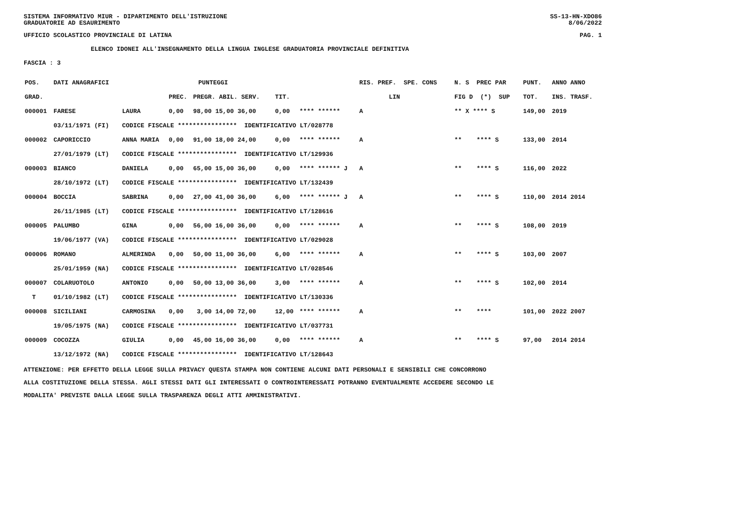SISTEMA INFORMATIVO MIUR - DIPARTIMENTO DELL'ISTRUZIONE SS-13-HN-XDO86
GRADUATORIE AD ESAURIMENTO 8/06/2022
UFFICIO SCOLASTICO PROVINCIALE DI LATINA PAG. 1
ELENCO IDONEI ALL'INSEGNAMENTO DELLA LINGUA INGLESE GRADUATORIA PROVINCIALE DEFINITIVA
FASCIA : 3
| POS. | DATI ANAGRAFICI | | PUNTEGGI | | | | RIS. PREF. SPE. CONS | N. S PREC PAR | PUNT. | ANNO ANNO |
| --- | --- | --- | --- | --- | --- | --- | --- | --- | --- | --- |
| GRAD. | | | PREC. | PREGR. ABIL. SERV. | TIT. | | LIN | FIG D (*) SUP | TOT. | INS. TRASF. |
| 000001 | FARESE | LAURA | 0,00 | 98,00 15,00 36,00 | 0,00 | **** ****** | A | ** X **** S | 149,00 | 2019 |
| | 03/11/1971 (FI) | CODICE FISCALE **************** IDENTIFICATIVO LT/028778 | | | | | | | | |
| 000002 | CAPORICCIO | ANNA MARIA | 0,00 | 91,00 18,00 24,00 | 0,00 | **** ****** | A | ** **** S | 133,00 | 2014 |
| | 27/01/1979 (LT) | CODICE FISCALE **************** IDENTIFICATIVO LT/129936 | | | | | | | | |
| 000003 | BIANCO | DANIELA | 0,00 | 65,00 15,00 36,00 | 0,00 | **** ****** J | A | ** **** S | 116,00 | 2022 |
| | 28/10/1972 (LT) | CODICE FISCALE **************** IDENTIFICATIVO LT/132439 | | | | | | | | |
| 000004 | BOCCIA | SABRINA | 0,00 | 27,00 41,00 36,00 | 6,00 | **** ****** J | A | ** **** S | 110,00 | 2014 2014 |
| | 26/11/1985 (LT) | CODICE FISCALE **************** IDENTIFICATIVO LT/128616 | | | | | | | | |
| 000005 | PALUMBO | GINA | 0,00 | 56,00 16,00 36,00 | 0,00 | **** ****** | A | ** **** S | 108,00 | 2019 |
| | 19/06/1977 (VA) | CODICE FISCALE **************** IDENTIFICATIVO LT/029028 | | | | | | | | |
| 000006 | ROMANO | ALMERINDA | 0,00 | 50,00 11,00 36,00 | 6,00 | **** ****** | A | ** **** S | 103,00 | 2007 |
| | 25/01/1959 (NA) | CODICE FISCALE **************** IDENTIFICATIVO LT/028546 | | | | | | | | |
| 000007 | COLARUOTOLO | ANTONIO | 0,00 | 50,00 13,00 36,00 | 3,00 | **** ****** | A | ** **** S | 102,00 | 2014 |
| T | 01/10/1982 (LT) | CODICE FISCALE **************** IDENTIFICATIVO LT/130336 | | | | | | | | |
| 000008 | SICILIANI | CARMOSINA | 0,00 | 3,00 14,00 72,00 | 12,00 | **** ****** | A | ** **** | 101,00 | 2022 2007 |
| | 19/05/1975 (NA) | CODICE FISCALE **************** IDENTIFICATIVO LT/037731 | | | | | | | | |
| 000009 | COCOZZA | GIULIA | 0,00 | 45,00 16,00 36,00 | 0,00 | **** ****** | A | ** **** S | 97,00 | 2014 2014 |
| | 13/12/1972 (NA) | CODICE FISCALE **************** IDENTIFICATIVO LT/128643 | | | | | | | | |
ATTENZIONE: PER EFFETTO DELLA LEGGE SULLA PRIVACY QUESTA STAMPA NON CONTIENE ALCUNI DATI PERSONALI E SENSIBILI CHE CONCORRONO
ALLA COSTITUZIONE DELLA STESSA. AGLI STESSI DATI GLI INTERESSATI O CONTROINTERESSATI POTRANNO EVENTUALMENTE ACCEDERE SECONDO LE
MODALITA' PREVISTE DALLA LEGGE SULLA TRASPARENZA DEGLI ATTI AMMINISTRATIVI.